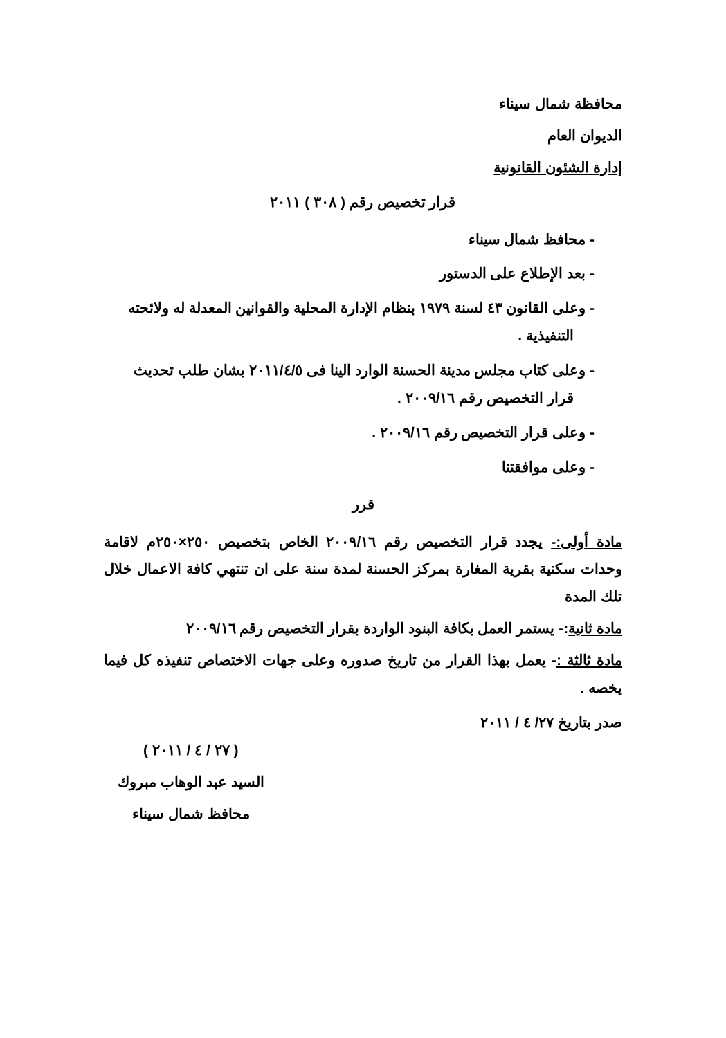محافظة شمال سيناء
الديوان العام
إدارة الشئون القانونية
قرار تخصيص رقم ( ٣٠٨ ) ٢٠١١
- محافظ شمال سيناء
- بعد الإطلاع على الدستور
- وعلى القانون ٤٣ لسنة ١٩٧٩ بنظام الإدارة المحلية والقوانين المعدلة له ولائحته التنفيذية .
- وعلى كتاب مجلس مدينة الحسنة الوارد الينا فى ٢٠١١/٤/٥ بشان طلب تحديث قرار التخصيص رقم ٢٠٠٩/١٦ .
- وعلى قرار التخصيص رقم ٢٠٠٩/١٦ .
- وعلى موافقتنا
قرر
مادة أولى:- يجدد قرار التخصيص رقم ٢٠٠٩/١٦ الخاص بتخصيص ٢٥٠×٢٥٠م لاقامة وحدات سكنية بقرية المغارة بمركز الحسنة لمدة سنة على ان تنتهي كافة الاعمال خلال تلك المدة
مادة ثانية:- يستمر العمل بكافة البنود الواردة بقرار التخصيص رقم ٢٠٠٩/١٦
مادة ثالثة :- يعمل بهذا القرار من تاريخ صدوره وعلى جهات الاختصاص تنفيذه كل فيما يخصه .
صدر بتاريخ ٢٧/ ٤ / ٢٠١١
( ٢٧ / ٤ / ٢٠١١ )
السيد عبد الوهاب مبروك
محافظ شمال سيناء